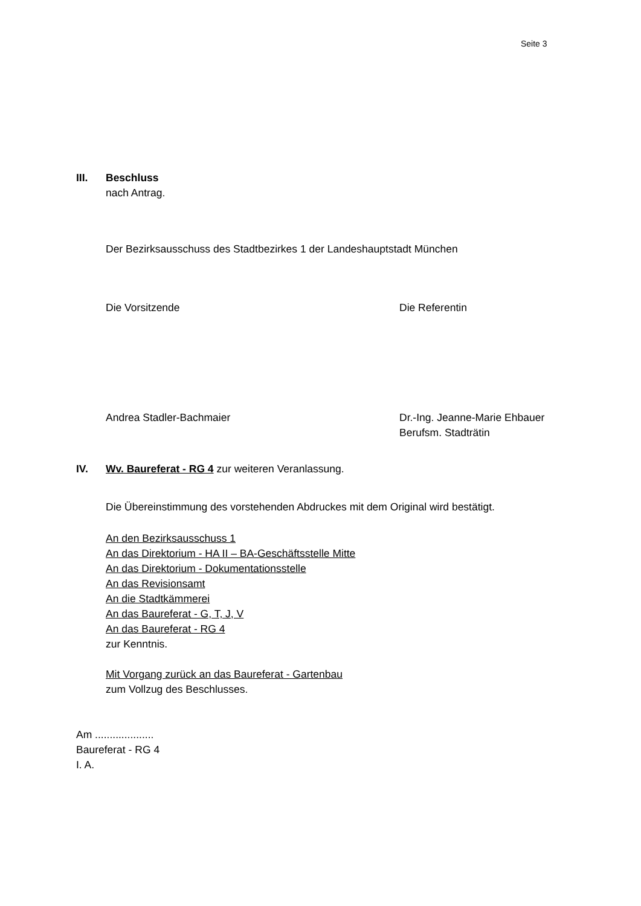Seite 3
III. Beschluss
nach Antrag.
Der Bezirksausschuss des Stadtbezirkes 1 der Landeshauptstadt München
Die Vorsitzende Die Referentin
Andrea Stadler-Bachmaier Dr.-Ing. Jeanne-Marie Ehbauer
Berufsm. Stadträtin
IV. Wv. Baureferat - RG 4 zur weiteren Veranlassung.
Die Übereinstimmung des vorstehenden Abdruckes mit dem Original wird bestätigt.
An den Bezirksausschuss 1
An das Direktorium - HA II – BA-Geschäftsstelle Mitte
An das Direktorium - Dokumentationsstelle
An das Revisionsamt
An die Stadtkämmerei
An das Baureferat - G, T, J, V
An das Baureferat - RG 4
zur Kenntnis.
Mit Vorgang zurück an das Baureferat - Gartenbau
zum Vollzug des Beschlusses.
Am ....................
Baureferat - RG 4
I. A.